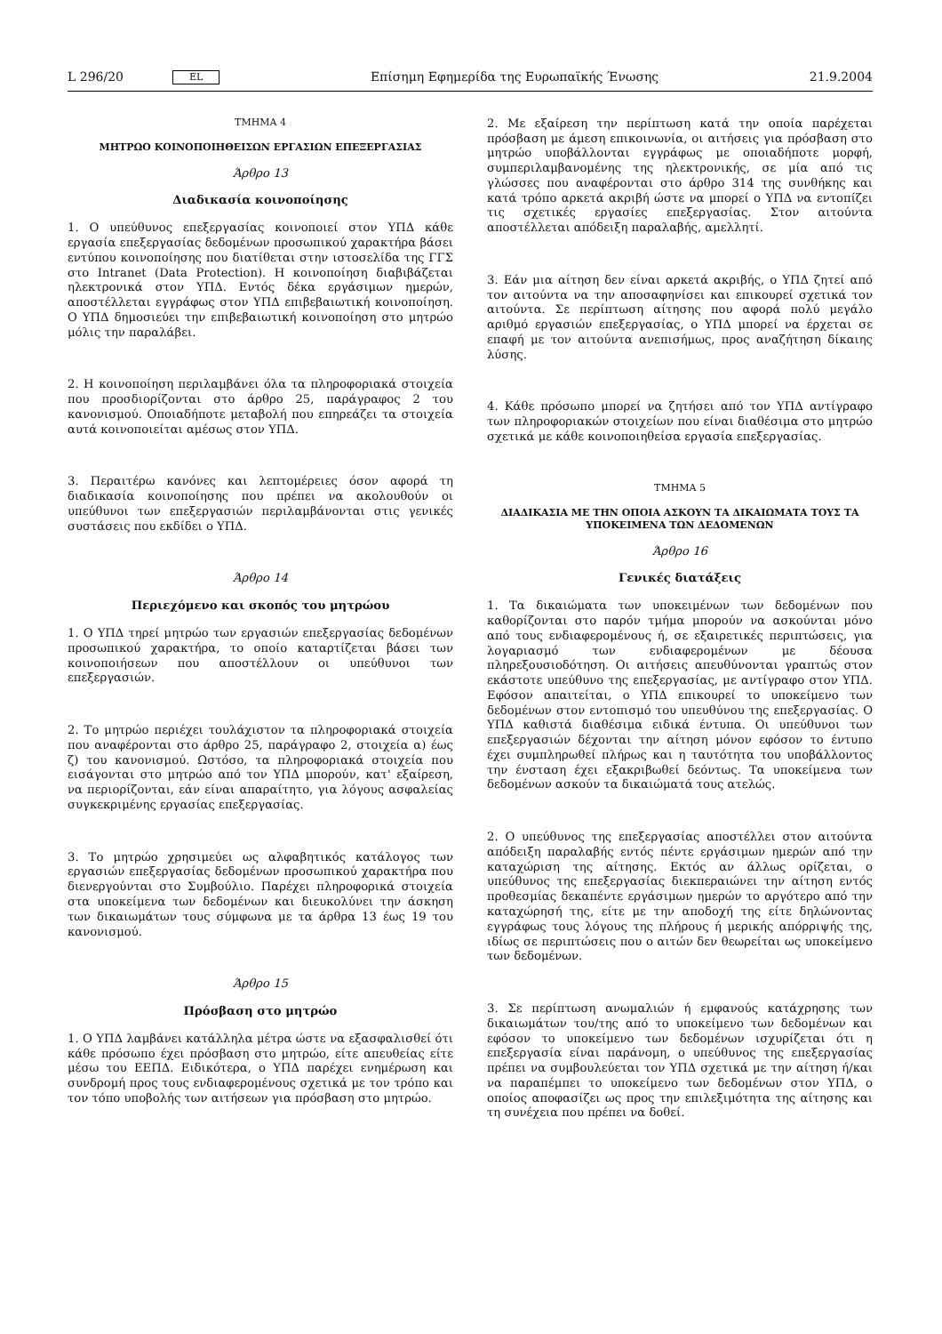L 296/20 EL Επίσημη Εφημερίδα της Ευρωπαϊκής Ένωσης 21.9.2004
ΤΜΗΜΑ 4
ΜΗΤΡΩΟ ΚΟΙΝΟΠΟΙΗΘΕΙΣΩΝ ΕΡΓΑΣΙΩΝ ΕΠΕΞΕΡΓΑΣΙΑΣ
Άρθρο 13
Διαδικασία κοινοποίησης
1. Ο υπεύθυνος επεξεργασίας κοινοποιεί στον ΥΠΔ κάθε εργασία επεξεργασίας δεδομένων προσωπικού χαρακτήρα βάσει εντύπου κοινοποίησης που διατίθεται στην ιστοσελίδα της ΓΓΣ στο Intranet (Data Protection). Η κοινοποίηση διαβιβάζεται ηλεκτρονικά στον ΥΠΔ. Εντός δέκα εργάσιμων ημερών, αποστέλλεται εγγράφως στον ΥΠΔ επιβεβαιωτική κοινοποίηση. Ο ΥΠΔ δημοσιεύει την επιβεβαιωτική κοινοποίηση στο μητρώο μόλις την παραλάβει.
2. Η κοινοποίηση περιλαμβάνει όλα τα πληροφοριακά στοιχεία που προσδιορίζονται στο άρθρο 25, παράγραφος 2 του κανονισμού. Οποιαδήποτε μεταβολή που επηρεάζει τα στοιχεία αυτά κοινοποιείται αμέσως στον ΥΠΔ.
3. Περαιτέρω κανόνες και λεπτομέρειες όσον αφορά τη διαδικασία κοινοποίησης που πρέπει να ακολουθούν οι υπεύθυνοι των επεξεργασιών περιλαμβάνονται στις γενικές συστάσεις που εκδίδει ο ΥΠΔ.
Άρθρο 14
Περιεχόμενο και σκοπός του μητρώου
1. Ο ΥΠΔ τηρεί μητρώο των εργασιών επεξεργασίας δεδομένων προσωπικού χαρακτήρα, το οποίο καταρτίζεται βάσει των κοινοποιήσεων που αποστέλλουν οι υπεύθυνοι των επεξεργασιών.
2. Το μητρώο περιέχει τουλάχιστον τα πληροφοριακά στοιχεία που αναφέρονται στο άρθρο 25, παράγραφο 2, στοιχεία α) έως ζ) του κανονισμού. Ωστόσο, τα πληροφοριακά στοιχεία που εισάγονται στο μητρώο από τον ΥΠΔ μπορούν, κατ' εξαίρεση, να περιορίζονται, εάν είναι απαραίτητο, για λόγους ασφαλείας συγκεκριμένης εργασίας επεξεργασίας.
3. Το μητρώο χρησιμεύει ως αλφαβητικός κατάλογος των εργασιών επεξεργασίας δεδομένων προσωπικού χαρακτήρα που διενεργούνται στο Συμβούλιο. Παρέχει πληροφορικά στοιχεία στα υποκείμενα των δεδομένων και διευκολύνει την άσκηση των δικαιωμάτων τους σύμφωνα με τα άρθρα 13 έως 19 του κανονισμού.
Άρθρο 15
Πρόσβαση στο μητρώο
1. Ο ΥΠΔ λαμβάνει κατάλληλα μέτρα ώστε να εξασφαλισθεί ότι κάθε πρόσωπο έχει πρόσβαση στο μητρώο, είτε απευθείας είτε μέσω του ΕΕΠΔ. Ειδικότερα, ο ΥΠΔ παρέχει ενημέρωση και συνδρομή προς τους ενδιαφερομένους σχετικά με τον τρόπο και τον τόπο υποβολής των αιτήσεων για πρόσβαση στο μητρώο.
2. Με εξαίρεση την περίπτωση κατά την οποία παρέχεται πρόσβαση με άμεση επικοινωνία, οι αιτήσεις για πρόσβαση στο μητρώο υποβάλλονται εγγράφως με οποιαδήποτε μορφή, συμπεριλαμβανομένης της ηλεκτρονικής, σε μία από τις γλώσσες που αναφέρονται στο άρθρο 314 της συνθήκης και κατά τρόπο αρκετά ακριβή ώστε να μπορεί ο ΥΠΔ να εντοπίζει τις σχετικές εργασίες επεξεργασίας. Στον αιτούντα αποστέλλεται απόδειξη παραλαβής, αμελλητί.
3. Εάν μια αίτηση δεν είναι αρκετά ακριβής, ο ΥΠΔ ζητεί από τον αιτούντα να την αποσαφηνίσει και επικουρεί σχετικά τον αιτούντα. Σε περίπτωση αίτησης που αφορά πολύ μεγάλο αριθμό εργασιών επεξεργασίας, ο ΥΠΔ μπορεί να έρχεται σε επαφή με τον αιτούντα ανεπισήμως, προς αναζήτηση δίκαιης λύσης.
4. Κάθε πρόσωπο μπορεί να ζητήσει από τον ΥΠΔ αντίγραφο των πληροφοριακών στοιχείων που είναι διαθέσιμα στο μητρώο σχετικά με κάθε κοινοποιηθείσα εργασία επεξεργασίας.
ΤΜΗΜΑ 5
ΔΙΑΔΙΚΑΣΙΑ ΜΕ ΤΗΝ ΟΠΟΙΑ ΑΣΚΟΥΝ ΤΑ ΔΙΚΑΙΩΜΑΤΑ ΤΟΥΣ ΤΑ ΥΠΟΚΕΙΜΕΝΑ ΤΩΝ ΔΕΔΟΜΕΝΩΝ
Άρθρο 16
Γενικές διατάξεις
1. Τα δικαιώματα των υποκειμένων των δεδομένων που καθορίζονται στο παρόν τμήμα μπορούν να ασκούνται μόνο από τους ενδιαφερομένους ή, σε εξαιρετικές περιπτώσεις, για λογαριασμό των ενδιαφερομένων με δέουσα πληρεξουσιοδότηση. Οι αιτήσεις απευθύνονται γραπτώς στον εκάστοτε υπεύθυνο της επεξεργασίας, με αντίγραφο στον ΥΠΔ. Εφόσον απαιτείται, ο ΥΠΔ επικουρεί το υποκείμενο των δεδομένων στον εντοπισμό του υπευθύνου της επεξεργασίας. Ο ΥΠΔ καθιστά διαθέσιμα ειδικά έντυπα. Οι υπεύθυνοι των επεξεργασιών δέχονται την αίτηση μόνον εφόσον το έντυπο έχει συμπληρωθεί πλήρως και η ταυτότητα του υποβάλλοντος την ένσταση έχει εξακριβωθεί δεόντως. Τα υποκείμενα των δεδομένων ασκούν τα δικαιώματά τους ατελώς.
2. Ο υπεύθυνος της επεξεργασίας αποστέλλει στον αιτούντα απόδειξη παραλαβής εντός πέντε εργάσιμων ημερών από την καταχώριση της αίτησης. Εκτός αν άλλως ορίζεται, ο υπεύθυνος της επεξεργασίας διεκπεραιώνει την αίτηση εντός προθεσμίας δεκαπέντε εργάσιμων ημερών το αργότερο από την καταχώρησή της, είτε με την αποδοχή της είτε δηλώνοντας εγγράφως τους λόγους της πλήρους ή μερικής απόρριψής της, ιδίως σε περιπτώσεις που ο αιτών δεν θεωρείται ως υποκείμενο των δεδομένων.
3. Σε περίπτωση ανωμαλιών ή εμφανούς κατάχρησης των δικαιωμάτων του/της από το υποκείμενο των δεδομένων και εφόσον το υποκείμενο των δεδομένων ισχυρίζεται ότι η επεξεργασία είναι παράνομη, ο υπεύθυνος της επεξεργασίας πρέπει να συμβουλεύεται τον ΥΠΔ σχετικά με την αίτηση ή/και να παραπέμπει το υποκείμενο των δεδομένων στον ΥΠΔ, ο οποίος αποφασίζει ως προς την επιλεξιμότητα της αίτησης και τη συνέχεια που πρέπει να δοθεί.